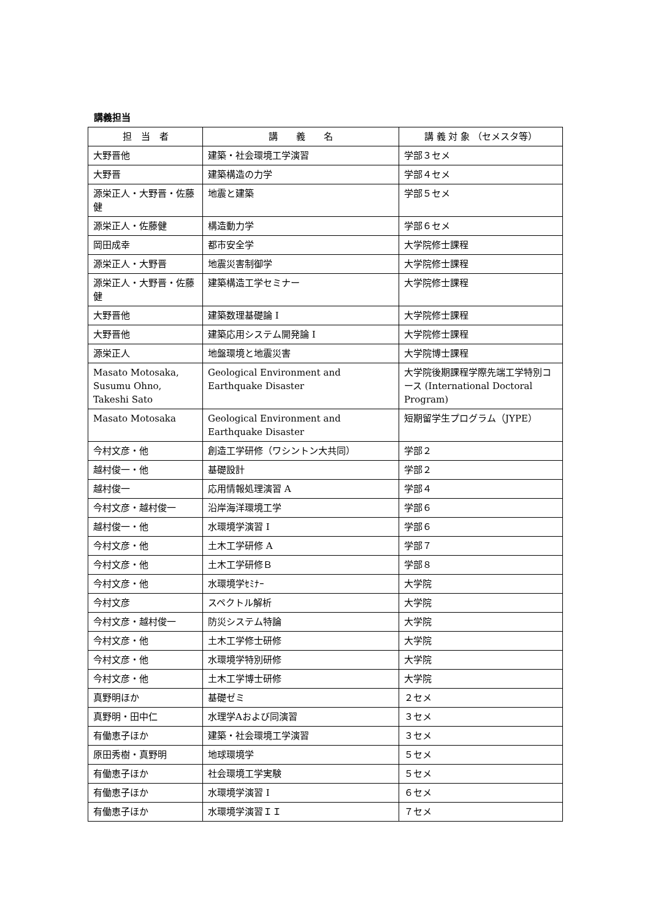講義担当
| 担 当 者 | 講 義 名 | 講 義 対 象 （セメスタ等） |
| --- | --- | --- |
| 大野晋他 | 建築・社会環境工学演習 | 学部３セメ |
| 大野晋 | 建築構造の力学 | 学部４セメ |
| 源栄正人・大野晋・佐藤健 | 地震と建築 | 学部５セメ |
| 源栄正人・佐藤健 | 構造動力学 | 学部６セメ |
| 岡田成幸 | 都市安全学 | 大学院修士課程 |
| 源栄正人・大野晋 | 地震災害制御学 | 大学院修士課程 |
| 源栄正人・大野晋・佐藤健 | 建築構造工学セミナー | 大学院修士課程 |
| 大野晋他 | 建築数理基礎論 I | 大学院修士課程 |
| 大野晋他 | 建築応用システム開発論 I | 大学院修士課程 |
| 源栄正人 | 地盤環境と地震災害 | 大学院博士課程 |
| Masato Motosaka, Susumu Ohno, Takeshi Sato | Geological Environment and Earthquake Disaster | 大学院後期課程学際先端工学特別コース (International Doctoral Program) |
| Masato Motosaka | Geological Environment and Earthquake Disaster | 短期留学生プログラム（JYPE） |
| 今村文彦・他 | 創造工学研修（ワシントン大共同） | 学部２ |
| 越村俊一・他 | 基礎設計 | 学部２ |
| 越村俊一 | 応用情報処理演習 A | 学部４ |
| 今村文彦・越村俊一 | 沿岸海洋環境工学 | 学部６ |
| 越村俊一・他 | 水環境学演習 I | 学部６ |
| 今村文彦・他 | 土木工学研修 A | 学部７ |
| 今村文彦・他 | 土木工学研修Ｂ | 学部８ |
| 今村文彦・他 | 水環境学ｾﾐﾅｰ | 大学院 |
| 今村文彦 | スペクトル解析 | 大学院 |
| 今村文彦・越村俊一 | 防災システム特論 | 大学院 |
| 今村文彦・他 | 土木工学修士研修 | 大学院 |
| 今村文彦・他 | 水環境学特別研修 | 大学院 |
| 今村文彦・他 | 土木工学博士研修 | 大学院 |
| 真野明ほか | 基礎ゼミ | ２セメ |
| 真野明・田中仁 | 水理学Aおよび同演習 | ３セメ |
| 有働恵子ほか | 建築・社会環境工学演習 | ３セメ |
| 原田秀樹・真野明 | 地球環境学 | ５セメ |
| 有働恵子ほか | 社会環境工学実験 | ５セメ |
| 有働恵子ほか | 水環境学演習 I | ６セメ |
| 有働恵子ほか | 水環境学演習ＩＩ | ７セメ |